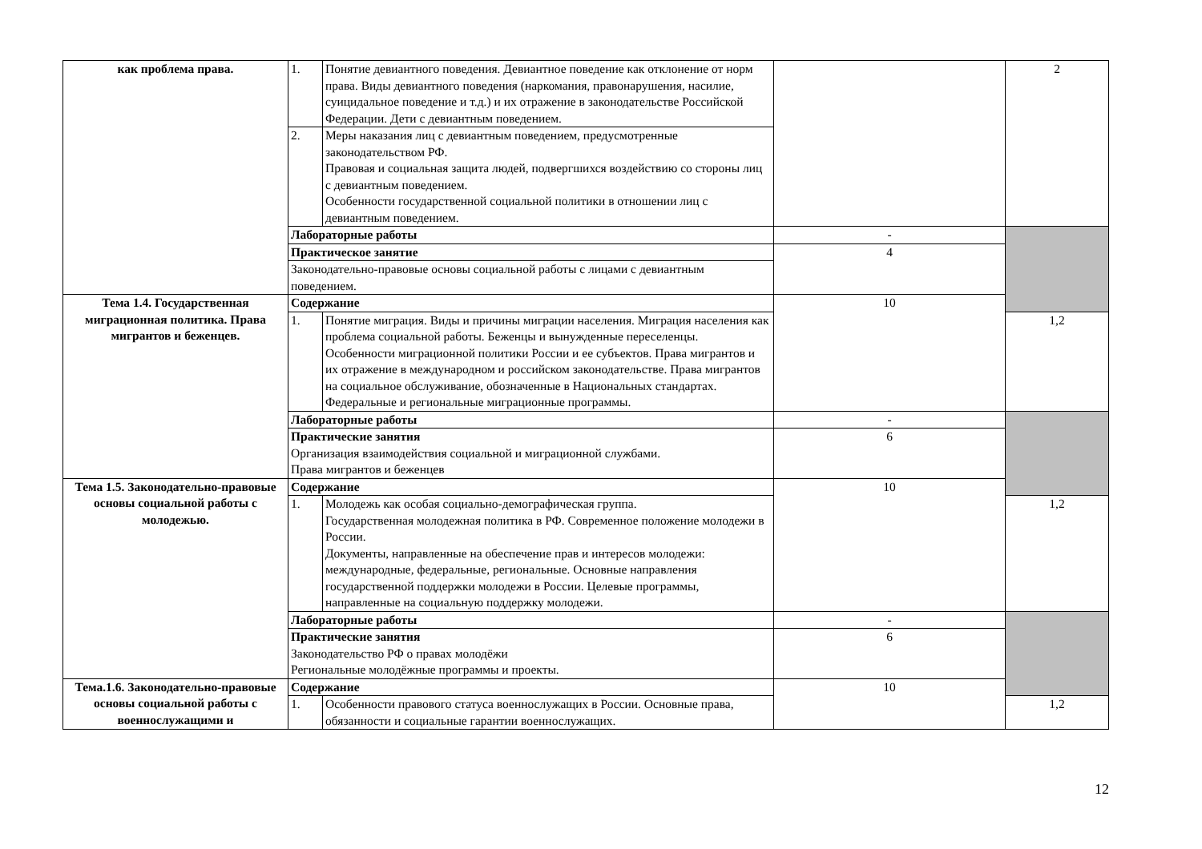| как проблема права. | 1. | Понятие девиантного поведения. Девиантное поведение как отклонение от норм права. Виды девиантного поведения (наркомания, правонарушения, насилие, суицидальное поведение и т.д.) и их отражение в законодательстве Российской Федерации. Дети с девиантным поведением. | | 2 |
| | 2. | Меры наказания лиц с девиантным поведением, предусмотренные законодательством РФ. Правовая и социальная защита людей, подвергшихся воздействию со стороны лиц с девиантным поведением. Особенности государственной социальной политики в отношении лиц с девиантным поведением. | | |
| | Лабораторные работы | | - | |
| | Практическое занятие | | 4 | |
| | Законодательно-правовые основы социальной работы с лицами с девиантным поведением. | | | |
| Тема 1.4. Государственная миграционная политика. Права мигрантов и беженцев. | Содержание | | 10 | |
| | 1. | Понятие миграция. Виды и причины миграции населения. Миграция населения как проблема социальной работы. Беженцы и вынужденные переселенцы. Особенности миграционной политики России и ее субъектов. Права мигрантов и их отражение в международном и российском законодательстве. Права мигрантов на социальное обслуживание, обозначенные в Национальных стандартах. Федеральные и региональные миграционные программы. | | 1,2 |
| | Лабораторные работы | | - | |
| | Практические занятия Организация взаимодействия социальной и миграционной службами. Права мигрантов и беженцев | | 6 | |
| Тема 1.5. Законодательно-правовые основы социальной работы с молодежью. | Содержание | | 10 | |
| | 1. | Молодежь как особая социально-демографическая группа. Государственная молодежная политика в РФ. Современное положение молодежи в России. Документы, направленные на обеспечение прав и интересов молодежи: международные, федеральные, региональные. Основные направления государственной поддержки молодежи в России. Целевые программы, направленные на социальную поддержку молодежи. | | 1,2 |
| | Лабораторные работы | | - | |
| | Практические занятия Законодательство РФ о правах молодёжи Региональные молодёжные программы и проекты. | | 6 | |
| Тема.1.6. Законодательно-правовые основы социальной работы с военнослужащими и | Содержание | | 10 | |
| | 1. | Особенности правового статуса военнослужащих в России. Основные права, обязанности и социальные гарантии военнослужащих. | | 1,2 |
12